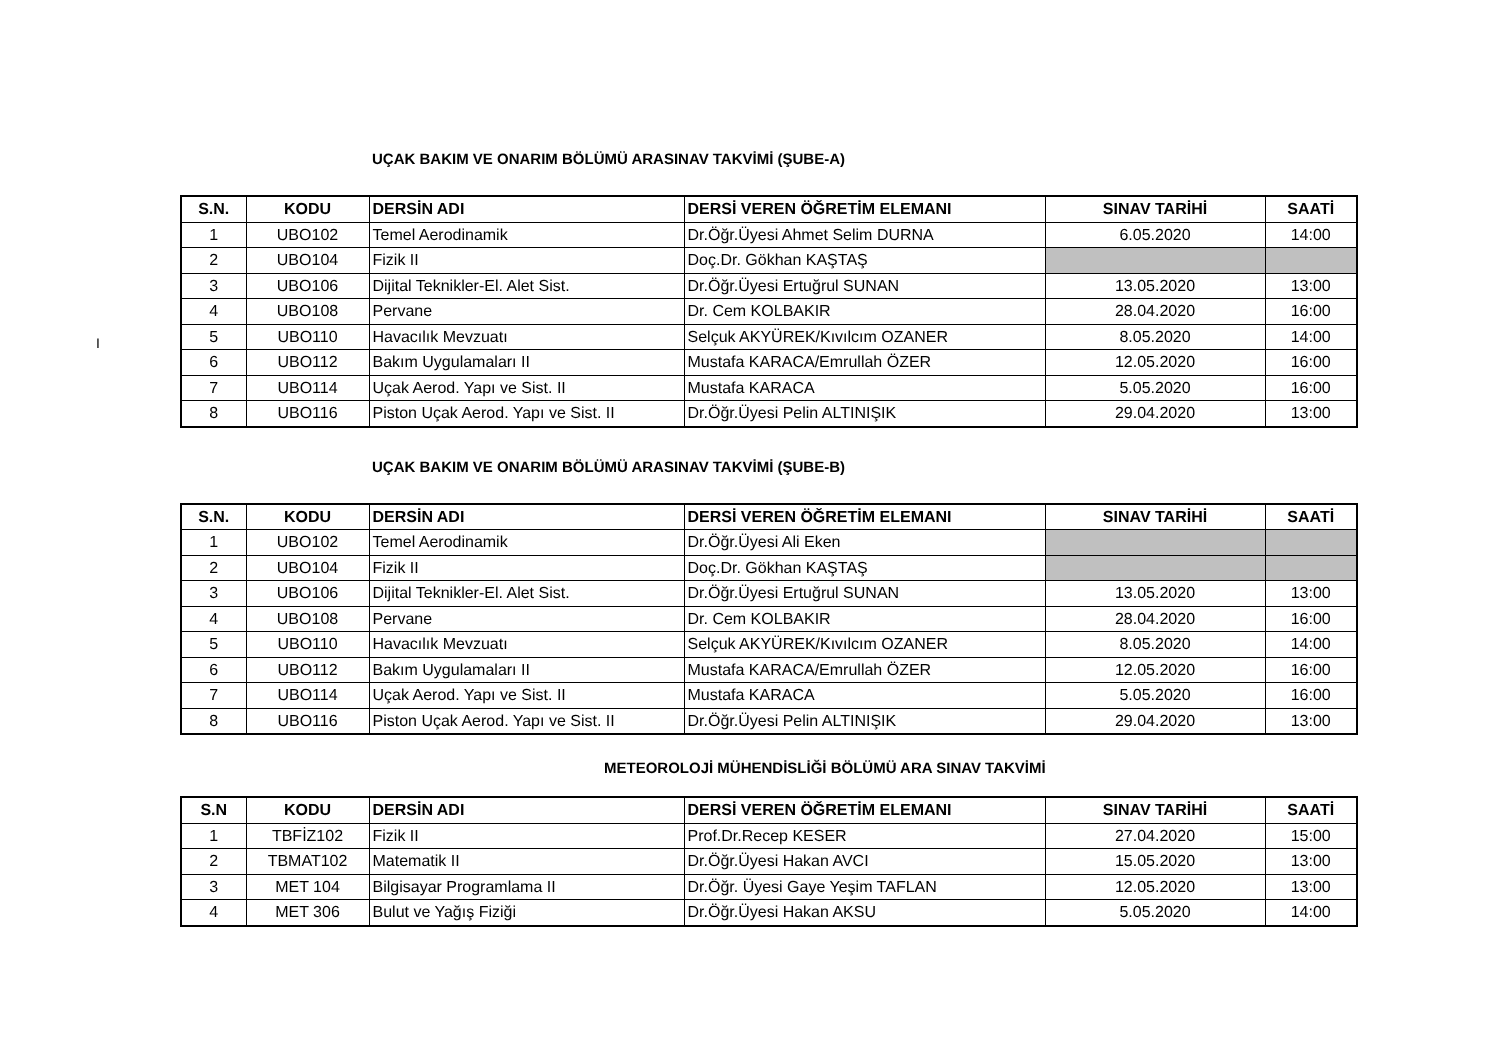I
UÇAK BAKIM VE ONARIM BÖLÜMÜ ARASINAV TAKVİMİ (ŞUBE-A)
| S.N. | KODU | DERSİN ADI | DERSİ VEREN ÖĞRETİM ELEMANI | SINAV TARİHİ | SAATİ |
| --- | --- | --- | --- | --- | --- |
| 1 | UBO102 | Temel Aerodinamik | Dr.Öğr.Üyesi Ahmet Selim DURNA | 6.05.2020 | 14:00 |
| 2 | UBO104 | Fizik II | Doç.Dr. Gökhan KAŞTAŞ | | |
| 3 | UBO106 | Dijital Teknikler-El. Alet Sist. | Dr.Öğr.Üyesi Ertuğrul SUNAN | 13.05.2020 | 13:00 |
| 4 | UBO108 | Pervane | Dr. Cem KOLBAKIR | 28.04.2020 | 16:00 |
| 5 | UBO110 | Havacılık Mevzuatı | Selçuk AKYÜREK/Kıvılcım OZANER | 8.05.2020 | 14:00 |
| 6 | UBO112 | Bakım Uygulamaları II | Mustafa KARACA/Emrullah ÖZER | 12.05.2020 | 16:00 |
| 7 | UBO114 | Uçak Aerod. Yapı ve Sist. II | Mustafa KARACA | 5.05.2020 | 16:00 |
| 8 | UBO116 | Piston Uçak Aerod. Yapı ve Sist. II | Dr.Öğr.Üyesi Pelin ALTINIŞIK | 29.04.2020 | 13:00 |
UÇAK BAKIM VE ONARIM BÖLÜMÜ ARASINAV TAKVİMİ (ŞUBE-B)
| S.N. | KODU | DERSİN ADI | DERSİ VEREN ÖĞRETİM ELEMANI | SINAV TARİHİ | SAATİ |
| --- | --- | --- | --- | --- | --- |
| 1 | UBO102 | Temel Aerodinamik | Dr.Öğr.Üyesi Ali Eken | | |
| 2 | UBO104 | Fizik II | Doç.Dr. Gökhan KAŞTAŞ | | |
| 3 | UBO106 | Dijital Teknikler-El. Alet Sist. | Dr.Öğr.Üyesi Ertuğrul SUNAN | 13.05.2020 | 13:00 |
| 4 | UBO108 | Pervane | Dr. Cem KOLBAKIR | 28.04.2020 | 16:00 |
| 5 | UBO110 | Havacılık Mevzuatı | Selçuk AKYÜREK/Kıvılcım OZANER | 8.05.2020 | 14:00 |
| 6 | UBO112 | Bakım Uygulamaları II | Mustafa KARACA/Emrullah ÖZER | 12.05.2020 | 16:00 |
| 7 | UBO114 | Uçak Aerod. Yapı ve Sist. II | Mustafa KARACA | 5.05.2020 | 16:00 |
| 8 | UBO116 | Piston Uçak Aerod. Yapı ve Sist. II | Dr.Öğr.Üyesi Pelin ALTINIŞIK | 29.04.2020 | 13:00 |
METEOROLOJİ MÜHENDİSLİĞİ BÖLÜMÜ ARA SINAV TAKVİMİ
| S.N | KODU | DERSİN ADI | DERSİ VEREN ÖĞRETİM ELEMANI | SINAV TARİHİ | SAATİ |
| --- | --- | --- | --- | --- | --- |
| 1 | TBFİZ102 | Fizik II | Prof.Dr.Recep KESER | 27.04.2020 | 15:00 |
| 2 | TBMAT102 | Matematik II | Dr.Öğr.Üyesi Hakan AVCI | 15.05.2020 | 13:00 |
| 3 | MET 104 | Bilgisayar Programlama II | Dr.Öğr. Üyesi Gaye Yeşim TAFLAN | 12.05.2020 | 13:00 |
| 4 | MET 306 | Bulut ve Yağış Fiziği | Dr.Öğr.Üyesi Hakan AKSU | 5.05.2020 | 14:00 |